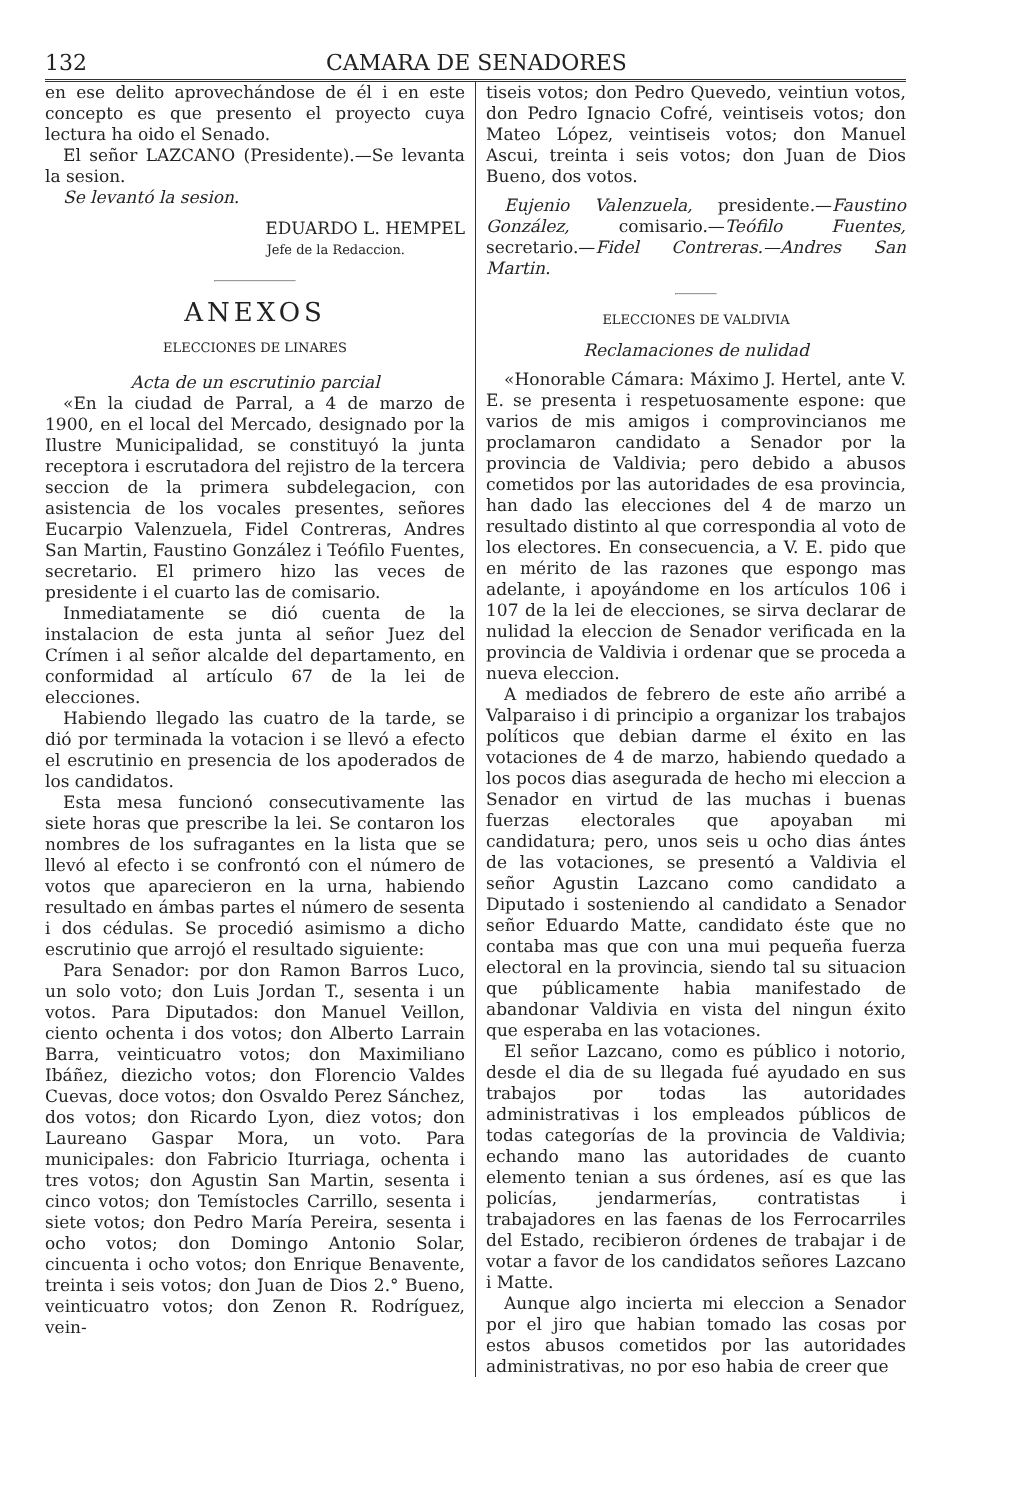132 CAMARA DE SENADORES
en ese delito aprovechándose de él i en este concepto es que presento el proyecto cuya lectura ha oido el Senado.
El señor LAZCANO (Presidente).—Se levanta la sesion.
Se levantó la sesion.
EDUARDO L. HEMPEL
Jefe de la Redaccion.
ANEXOS
ELECCIONES DE LINARES
Acta de un escrutinio parcial
«En la ciudad de Parral, a 4 de marzo de 1900, en el local del Mercado, designado por la Ilustre Municipalidad, se constituyó la junta receptora i escrutadora del rejistro de la tercera seccion de la primera subdelegacion, con asistencia de los vocales presentes, señores Eucarpio Valenzuela, Fidel Contreras, Andres San Martin, Faustino González i Teófilo Fuentes, secretario. El primero hizo las veces de presidente i el cuarto las de comisario.
Inmediatamente se dió cuenta de la instalacion de esta junta al señor Juez del Crímen i al señor alcalde del departamento, en conformidad al artículo 67 de la lei de elecciones.
Habiendo llegado las cuatro de la tarde, se dió por terminada la votacion i se llevó a efecto el escrutinio en presencia de los apoderados de los candidatos.
Esta mesa funcionó consecutivamente las siete horas que prescribe la lei. Se contaron los nombres de los sufragantes en la lista que se llevó al efecto i se confrontó con el número de votos que aparecieron en la urna, habiendo resultado en ámbas partes el número de sesenta i dos cédulas. Se procedió asimismo a dicho escrutinio que arrojó el resultado siguiente:
Para Senador: por don Ramon Barros Luco, un solo voto; don Luis Jordan T., sesenta i un votos. Para Diputados: don Manuel Veillon, ciento ochenta i dos votos; don Alberto Larrain Barra, veinticuatro votos; don Maximiliano Ibáñez, diezicho votos; don Florencio Valdes Cuevas, doce votos; don Osvaldo Perez Sánchez, dos votos; don Ricardo Lyon, diez votos; don Laureano Gaspar Mora, un voto. Para municipales: don Fabricio Iturriaga, ochenta i tres votos; don Agustin San Martin, sesenta i cinco votos; don Temístocles Carrillo, sesenta i siete votos; don Pedro María Pereira, sesenta i ocho votos; don Domingo Antonio Solar, cincuenta i ocho votos; don Enrique Benavente, treinta i seis votos; don Juan de Dios 2.° Bueno, veinticuatro votos; don Zenon R. Rodríguez, vein-
tiseis votos; don Pedro Quevedo, veintiun votos, don Pedro Ignacio Cofré, veintiseis votos; don Mateo López, veintiseis votos; don Manuel Ascui, treinta i seis votos; don Juan de Dios Bueno, dos votos.
Eujenio Valenzuela, presidente.—Faustino González, comisario.—Teófilo Fuentes, secretario.—Fidel Contreras.—Andres San Martin.
ELECCIONES DE VALDIVIA
Reclamaciones de nulidad
«Honorable Cámara: Máximo J. Hertel, ante V. E. se presenta i respetuosamente espone: que varios de mis amigos i comprovincianos me proclamaron candidato a Senador por la provincia de Valdivia; pero debido a abusos cometidos por las autoridades de esa provincia, han dado las elecciones del 4 de marzo un resultado distinto al que correspondia al voto de los electores. En consecuencia, a V. E. pido que en mérito de las razones que espongo mas adelante, i apoyándome en los artículos 106 i 107 de la lei de elecciones, se sirva declarar de nulidad la eleccion de Senador verificada en la provincia de Valdivia i ordenar que se proceda a nueva eleccion.
A mediados de febrero de este año arribé a Valparaiso i di principio a organizar los trabajos políticos que debian darme el éxito en las votaciones de 4 de marzo, habiendo quedado a los pocos dias asegurada de hecho mi eleccion a Senador en virtud de las muchas i buenas fuerzas electorales que apoyaban mi candidatura; pero, unos seis u ocho dias ántes de las votaciones, se presentó a Valdivia el señor Agustin Lazcano como candidato a Diputado i sosteniendo al candidato a Senador señor Eduardo Matte, candidato éste que no contaba mas que con una mui pequeña fuerza electoral en la provincia, siendo tal su situacion que públicamente habia manifestado de abandonar Valdivia en vista del ningun éxito que esperaba en las votaciones.
El señor Lazcano, como es público i notorio, desde el dia de su llegada fué ayudado en sus trabajos por todas las autoridades administrativas i los empleados públicos de todas categorías de la provincia de Valdivia; echando mano las autoridades de cuanto elemento tenian a sus órdenes, así es que las policías, jendarmerías, contratistas i trabajadores en las faenas de los Ferrocarriles del Estado, recibieron órdenes de trabajar i de votar a favor de los candidatos señores Lazcano i Matte.
Aunque algo incierta mi eleccion a Senador por el jiro que habian tomado las cosas por estos abusos cometidos por las autoridades administrativas, no por eso habia de creer que